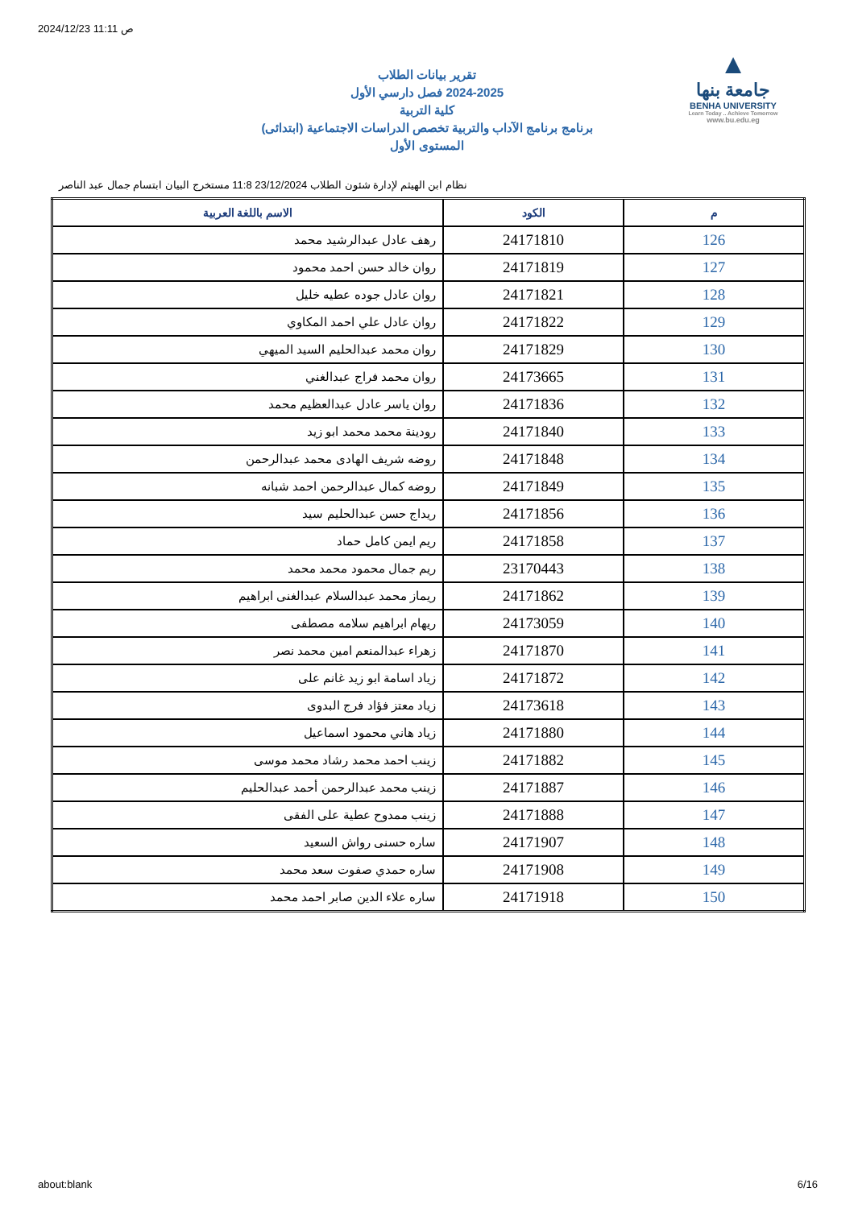2024/12/23 11:11 ص
▲
جامعة بنها
BENHA UNIVERSITY
Learn Today .. Achieve Tomorrow
www.bu.edu.eg
تقرير بيانات الطلاب
2024-2025 فصل دارسي الأول
كلية التربية
برنامج برنامج الآداب والتربية تخصص الدراسات الاجتماعية (ابتدائى)
المستوى الأول
نظام ابن الهيثم لإدارة شئون الطلاب 23/12/2024 11:8 مستخرج البيان ابتسام جمال عبد الناصر
| م | الكود | الاسم باللغة العربية |
| --- | --- | --- |
| 126 | 24171810 | رهف عادل عبدالرشيد محمد |
| 127 | 24171819 | روان خالد حسن احمد محمود |
| 128 | 24171821 | روان عادل جوده عطيه خليل |
| 129 | 24171822 | روان عادل علي احمد المكاوي |
| 130 | 24171829 | روان محمد عبدالحليم السيد الميهي |
| 131 | 24173665 | روان محمد فراج عبدالغني |
| 132 | 24171836 | روان ياسر عادل عبدالعظيم محمد |
| 133 | 24171840 | رودينة محمد محمد ابو زيد |
| 134 | 24171848 | روضه شريف الهادى محمد عبدالرحمن |
| 135 | 24171849 | روضه كمال عبدالرحمن احمد شبانه |
| 136 | 24171856 | ريداج حسن عبدالحليم سيد |
| 137 | 24171858 | ريم ايمن كامل حماد |
| 138 | 23170443 | ريم جمال محمود محمد محمد |
| 139 | 24171862 | ريماز محمد عبدالسلام عبدالغنى ابراهيم |
| 140 | 24173059 | ريهام ابراهيم سلامه مصطفى |
| 141 | 24171870 | زهراء عبدالمنعم امين محمد نصر |
| 142 | 24171872 | زياد اسامة ابو زيد غانم على |
| 143 | 24173618 | زياد معتز فؤاد فرج البدوى |
| 144 | 24171880 | زياد هاني محمود اسماعيل |
| 145 | 24171882 | زينب احمد محمد رشاد محمد موسى |
| 146 | 24171887 | زينب محمد عبدالرحمن أحمد عبدالحليم |
| 147 | 24171888 | زينب ممدوح عطية على الفقى |
| 148 | 24171907 | ساره حسنى رواش السعيد |
| 149 | 24171908 | ساره حمدي صفوت سعد محمد |
| 150 | 24171918 | ساره علاء الدين صابر احمد محمد |
about:blank 6/16